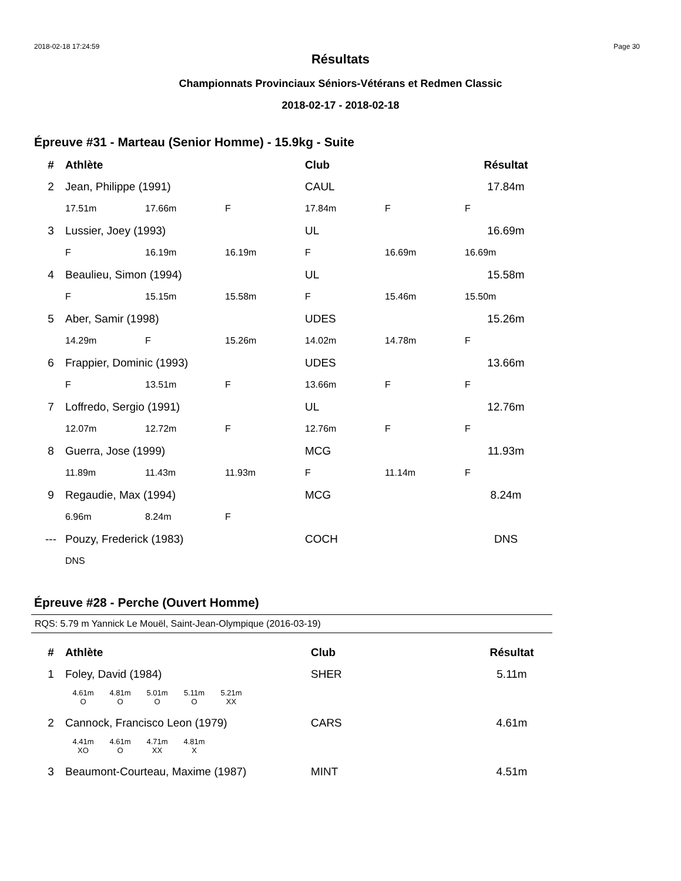2018-02-18 17:24:59 Page 30
Résultats
Championnats Provinciaux Séniors-Vétérans et Redmen Classic
2018-02-17 - 2018-02-18
Épreuve #31 - Marteau (Senior Homme) - 15.9kg - Suite
| # | Athlète | | | Club | | Résultat |
| --- | --- | --- | --- | --- | --- | --- |
| 2 | Jean, Philippe (1991) | | | CAUL | | 17.84m |
| | 17.51m | 17.66m | F | 17.84m | F | F |
| 3 | Lussier, Joey (1993) | | | UL | | 16.69m |
| | F | 16.19m | 16.19m | F | 16.69m | 16.69m |
| 4 | Beaulieu, Simon (1994) | | | UL | | 15.58m |
| | F | 15.15m | 15.58m | F | 15.46m | 15.50m |
| 5 | Aber, Samir (1998) | | | UDES | | 15.26m |
| | 14.29m | F | 15.26m | 14.02m | 14.78m | F |
| 6 | Frappier, Dominic (1993) | | | UDES | | 13.66m |
| | F | 13.51m | F | 13.66m | F | F |
| 7 | Loffredo, Sergio (1991) | | | UL | | 12.76m |
| | 12.07m | 12.72m | F | 12.76m | F | F |
| 8 | Guerra, Jose (1999) | | | MCG | | 11.93m |
| | 11.89m | 11.43m | 11.93m | F | 11.14m | F |
| 9 | Regaudie, Max (1994) | | | MCG | | 8.24m |
| | 6.96m | 8.24m | F | | | |
| --- | Pouzy, Frederick (1983) | | | COCH | | DNS |
| | DNS | | | | | |
Épreuve #28 - Perche (Ouvert Homme)
RQS: 5.79 m Yannick Le Mouël, Saint-Jean-Olympique (2016-03-19)
| # | Athlète | Club | Résultat |
| --- | --- | --- | --- |
| 1 | Foley, David (1984) | SHER | 5.11m |
4.61m 4.81m 5.01m 5.11m 5.21m
OOOO XX
| 2 | Cannock, Francisco Leon (1979) | CARS | 4.61m |
4.41m 4.61m 4.71m 4.81m
XO O XX X
| 3 | Beaumont-Courteau, Maxime (1987) | MINT | 4.51m |